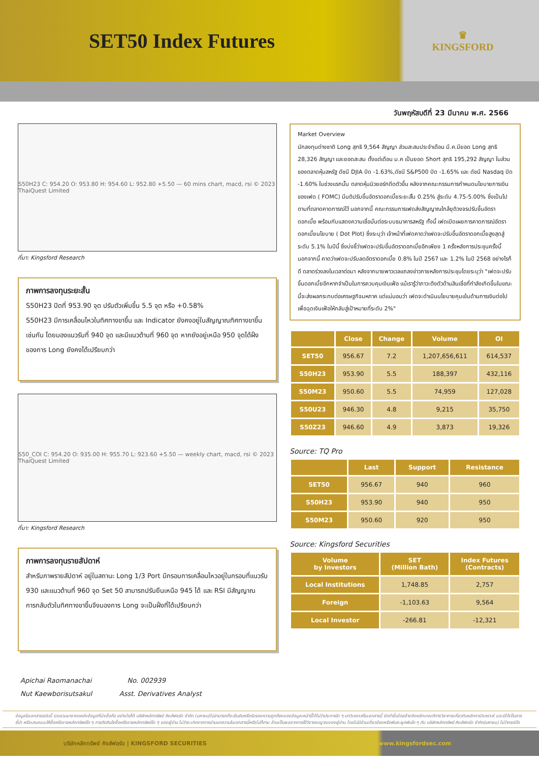SET50 Index Futures
♛
KINGSFORD
วันพฤหัสบดีที่ 23 มีนาคม พ.ศ. 2566
S50H23 C: 954.20 O: 953.80 H: 954.60 L: 952.80 +5.50 — 60 mins chart, macd, rsi © 2023 ThaiQuest Limited
ที่มา: Kingsford Research
ภาพการลงทุนระยะสั้น
S50H23 ปิดที่ 953.90 จุด ปรับตัวเพิ่มขึ้น 5.5 จุด หรือ +0.58%
S50H23 มีการเคลื่อนไหวในทิศทางขาขึ้น และ Indicator ยังคงอยู่ในสัญญาณทิศทางขาขึ้นเช่นกัน โดยมองแนวรับที่ 940 จุด และมีแนวต้านที่ 960 จุด หากยังอยู่เหนือ 950 จุดได้ฝั่งของการ Long ยังคงได้เปรียบกว่า
S50_COI C: 954.20 O: 935.00 H: 955.70 L: 923.60 +5.50 — weekly chart, macd, rsi © 2023 ThaiQuest Limited
ที่มา: Kingsford Research
ภาพการลงทุนรายสัปดาห์
สำหรับภาพรายสัปดาห์ อยู่ในสถานะ Long 1/3 Port มีกรอบการเคลื่อนไหวอยู่ในกรอบที่แนวรับ 930 และแนวต้านที่ 960 จุด Set 50 สามารถปรับยืนเหนือ 945 ได้ และ RSI มีสัญญาณการกลับตัวในทิศทางขาขึ้นจึงมองการ Long จะเป็นฝั่งที่ได้เปรียบกว่า
Market Overview
นักลงทุนต่างชาติ Long สุทธิ 9,564 สัญญา ส่วนสะสมประจำเดือน มี.ค.มียอด Long สุทธิ 28,326 สัญญา และยอดสะสม ตั้งแต่เดือน ม.ค เป็นยอด Short สุทธิ 195,292 สัญญา ในส่วนของตลาดหุ้นสหรัฐ ดัชนี DJIA ปิด -1.63%,ดัชนี S&P500 ปิด -1.65% และ ดัชนี Nasdaq ปิด -1.60% ในช่วงแรกนั้น ตลาดหุ้นนิวยอร์กดีดตัวขึ้น หลังจากคณะกรรมการกำหนดนโยบายการเงินของเฟด ( FOMC) มีมติปรับขึ้นอัตราดอกเบี้ยระยะสั้น 0.25% สู่ระดับ 4.75-5.00% ซึ่งเป็นไปตามที่ตลาดคาดการณ์ไว้ นอกจากนี้ คณะกรรมการเฟดส่งสัญญาณใกล้ยุติวงจรปรับขึ้นอัตราดอกเบี้ย พร้อมกับแสดงความเชื่อมั่นต่อระบบธนาคารสหรัฐ ทั้งนี้ เฟดเปิดเผยการคาดการณ์อัตราดอกเบี้ยนโยบาย ( Dot Plot) ซึ่งระบุว่า เจ้าหน้าที่เฟดคาดว่าเฟดจะปรับขึ้นอัตราดอกเบี้ยสูงสุดสู่ระดับ 5.1% ในปีนี้ ซึ่งบ่งชี้ว่าเฟดจะปรับขึ้นอัตราดอกเบี้ยอีกเพียง 1 ครั้งหลังการประชุมครั้งนี้ นอกจากนี้ คาดว่าเฟดจะปรับลดอัตราดอกเบี้ย 0.8% ในปี 2567 และ 1.2% ในปี 2568 อย่างไรก็ดี ตลาดร่วงลงในเวลาต่อมา หลังจากนายพาวเวลแถลงข่าวภายหลังการประชุมโดยระบุว่า "เฟดจะปรับขึ้นดอกเบี้ยอีกหากจำเป็นในการควบคุมเงินเฟ้อ แม้เรารู้ว่าภาวะตึงตัวด้านสินเชื่อที่กำลังเกิดขึ้นในขณะนี้จะส่งผลกระทบต่อเศรษฐกิจมหภาค แต่แน่นอนว่า เฟดจะดำเนินนโยบายคุมเข้มด้านการเงินต่อไปเพื่อฉุดเงินเฟ้อให้กลับสู่เป้าหมายที่ระดับ 2%"
| | Close | Change | Volume | OI |
| --- | --- | --- | --- | --- |
| SET50 | 956.67 | 7.2 | 1,207,656,611 | 614,537 |
| S50H23 | 953.90 | 5.5 | 188,397 | 432,116 |
| S50M23 | 950.60 | 5.5 | 74,959 | 127,028 |
| S50U23 | 946.30 | 4.8 | 9,215 | 35,750 |
| S50Z23 | 946.60 | 4.9 | 3,873 | 19,326 |
Source: TQ Pro
| | Last | Support | Resistance |
| --- | --- | --- | --- |
| SET50 | 956.67 | 940 | 960 |
| S50H23 | 953.90 | 940 | 950 |
| S50M23 | 950.60 | 920 | 950 |
Source: Kingsford Securities
| Volume by Investors | SET (Million Bath) | Index Futures (Contracts) |
| --- | --- | --- |
| Local Institutions | 1,748.85 | 2,757 |
| Foreign | -1,103.63 | 9,564 |
| Local Investor | -266.81 | -12,321 |
Apichai Raomanachai No. 002939
Nut Kaewborisutsakul Asst. Derivatives Analyst
ข้อมูลในเอกสารฉบับนี้ รวบรวมมาจากแหล่งข้อมูลที่น่าเชื่อถือ อย่างไรก็ดี บริษัทหลักทรัพย์ คิงส์ฟอร์ด จำกัด (มหาชน)ไม่สามารถที่จะยืนยันหรือรับรองความถูกต้องของข้อมูลเหล่านี้ได้ไม่ว่าประการใด ๆ บทวิเคราะห์ในเอกสารนี้ จัดทำขึ้นโดยอ้างอิงหลักเกณฑ์ทางวิชาการเกี่ยวกับหลักการวิเคราะห์ และมิได้เป็นการชี้นำ หรือเสนอแนะให้ซื้อหรือขายหลักทรัพย์ใด ๆ การตัดสินใจซื้อหรือขายหลักทรัพย์ใด ๆ ของผู้อ่าน ไม่ว่าจะเกิดจากการอ่านบทความในเอกสารนี้หรือไม่ก็ตาม ล้วนเป็นผลจากการใช้วิจารณญาณของผู้อ่าน โดยไม่มีส่วนเกี่ยวข้องหรือพันธะผูกพันใด ๆ กับ บริษัทหลักทรัพย์ คิงส์ฟอร์ด จำกัด(มหาชน) ไม่ว่ากรณีใด
บริษัทหลักทรัพย์ คิงส์ฟอร์ด | KINGSFORD SECURITIES www.kingsfordsec.com